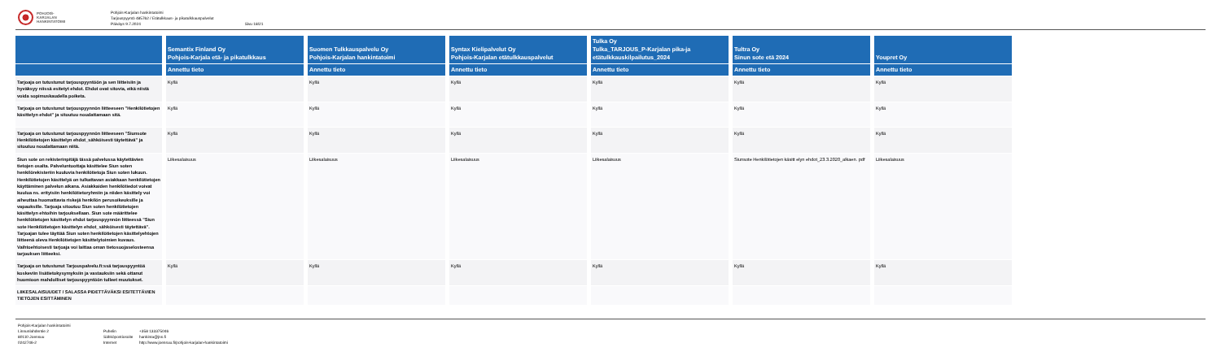POHJOIS-
KARJALAN
HANKINTATOIMI
Pohjois-Karjalan hankintatoimi
Tarjouspyyntö 485762 / Etätulkkaus- ja pikatulkkauspalvelut
Päiväys 9.7.2024
Sivu 18/21
| | Semantix Finland Oy Pohjois-Karjala etä- ja pikatulkkaus | Suomen Tulkkauspalvelu Oy Pohjois-Karjalan hankintatoimi | Syntax Kielipalvelut Oy Pohjois-Karjalan etätulkkauspalvelut | Tulka Oy Tulka_TARJOUS_P-Karjalan pika-ja etätulkkauskilpailutus_2024 | Tultra Oy Sinun sote etä 2024 | Youpret Oy |
| --- | --- | --- | --- | --- | --- | --- |
| | Annettu tieto | Annettu tieto | Annettu tieto | Annettu tieto | Annettu tieto | Annettu tieto |
| Tarjoaja on tutustunut tarjouspyyntöön ja sen liitteisiin ja hyväksyy niissä esitetyt ehdot. Ehdot ovat sitovia, eikä niistä voida sopimuskaudella poiketa. | Kyllä | Kyllä | Kyllä | Kyllä | Kyllä | Kyllä |
| Tarjoaja on tutustunut tarjouspyynnön liitteeseen "Henkilötietojen käsittelyn ehdot" ja sitoutuu noudattamaan sitä. | Kyllä | Kyllä | Kyllä | Kyllä | Kyllä | Kyllä |
| Tarjoaja on tutustunut tarjouspyynnön liitteeseen "Siunsote Henkilötietojen käsittelyn ehdot_sähköisesti täytettävä" ja sitoutuu noudattamaan niitä. | Kyllä | Kyllä | Kyllä | Kyllä | Kyllä | Kyllä |
| Siun sote on rekisterinpitäjä tässä palvelussa käytettävien tietojen osalta. Palveluntuottaja käsittelee Siun soten henkilörekisteriin kuuluvia henkilötietoja Siun soten lukuun. Henkilötietojen käsittelyä on tulkattavan asiakkaan henkilötietojen käyttäminen palvelun aikana. Asiakkaiden henkilötiedot voivat kuulua ns. erityisiin henkilötietoryhmiin ja niiden käsittely voi aiheuttaa huomattavia riskejä henkilön perusoikeuksille ja vapauksille. Tarjoaja sitoutuu Siun soten henkilötietojen käsittelyn ehtoihin tarjouksellaan. Siun sote määrittelee henkilötietojen käsittelyn ehdot tarjouspyynnön liitteessä "Siun sote Henkilötietojen käsittelyn ehdot_sähköisesti täytettävä". Tarjoajan tulee täyttää Siun soten henkilötietojen käsittelyehtojen liitteenä oleva Henkilötietojen käsittelytoimien kuvaus. Vaihtoehtoisesti tarjoaja voi laittaa oman tietosuojaselosteensa tarjouksen liitteeksi. | Liikesalaisuus | Liikesalaisuus | Liikesalaisuus | Liikesalaisuus | Siunsote Henkilötietojen käsitt elyn ehdot_23.3.2020_alkaen. pdf | Liikesalaisuus |
| Tarjoaja on tutustunut Tarjouspalvelu.fi:ssä tarjouspyyntöä koskeviin lisätietokysymyksiin ja vastauksiin sekä ottanut huomioon mahdolliset tarjouspyyntöön tulleet muutokset. | Kyllä | Kyllä | Kyllä | Kyllä | Kyllä | Kyllä |
| LIIKESALAISUUDET / SALASSA PIDETTÄVÄKSI ESITETTÄVIEN TIETOJEN ESITTÄMINEN | | | | | | |
Pohjois-Karjalan hankintatoimi
Linnunlahdentie 2
80110 Joensuu
0242746-2
Puhelin
Sähköpostiosoite
Internet
+358 133375046
hankinta@jns.fi
http://www.joensuu.fi/pohjois-karjalan-hankintatoimi